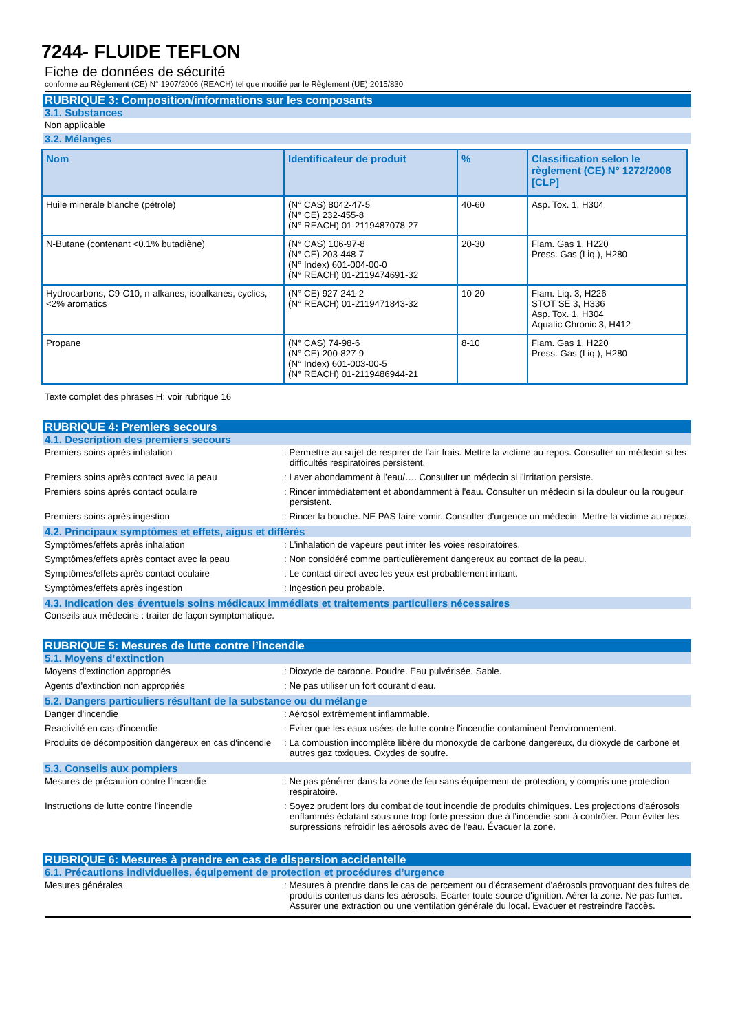7244- FLUIDE TEFLON
Fiche de données de sécurité
conforme au Règlement (CE) N° 1907/2006 (REACH) tel que modifié par le Règlement (UE) 2015/830
RUBRIQUE 3: Composition/informations sur les composants
3.1. Substances
Non applicable
3.2. Mélanges
| Nom | Identificateur de produit | % | Classification selon le règlement (CE) N° 1272/2008 [CLP] |
| --- | --- | --- | --- |
| Huile minerale blanche (pétrole) | (N° CAS) 8042-47-5 (N° CE) 232-455-8 (N° REACH) 01-2119487078-27 | 40-60 | Asp. Tox. 1, H304 |
| N-Butane (contenant <0.1% butadiène) | (N° CAS) 106-97-8 (N° CE) 203-448-7 (N° Index) 601-004-00-0 (N° REACH) 01-2119474691-32 | 20-30 | Flam. Gas 1, H220 Press. Gas (Liq.), H280 |
| Hydrocarbons, C9-C10, n-alkanes, isoalkanes, cyclics, <2% aromatics | (N° CE) 927-241-2 (N° REACH) 01-2119471843-32 | 10-20 | Flam. Liq. 3, H226 STOT SE 3, H336 Asp. Tox. 1, H304 Aquatic Chronic 3, H412 |
| Propane | (N° CAS) 74-98-6 (N° CE) 200-827-9 (N° Index) 601-003-00-5 (N° REACH) 01-2119486944-21 | 8-10 | Flam. Gas 1, H220 Press. Gas (Liq.), H280 |
Texte complet des phrases H: voir rubrique 16
RUBRIQUE 4: Premiers secours
4.1. Description des premiers secours
Premiers soins après inhalation : Permettre au sujet de respirer de l'air frais. Mettre la victime au repos. Consulter un médecin si les difficultés respiratoires persistent.
Premiers soins après contact avec la peau : Laver abondamment à l’eau/…. Consulter un médecin si l'irritation persiste.
Premiers soins après contact oculaire : Rincer immédiatement et abondamment à l'eau. Consulter un médecin si la douleur ou la rougeur persistent.
Premiers soins après ingestion : Rincer la bouche. NE PAS faire vomir. Consulter d'urgence un médecin. Mettre la victime au repos.
4.2. Principaux symptômes et effets, aigus et différés
Symptômes/effets après inhalation : L'inhalation de vapeurs peut irriter les voies respiratoires.
Symptômes/effets après contact avec la peau : Non considéré comme particulièrement dangereux au contact de la peau.
Symptômes/effets après contact oculaire : Le contact direct avec les yeux est probablement irritant.
Symptômes/effets après ingestion : Ingestion peu probable.
4.3. Indication des éventuels soins médicaux immédiats et traitements particuliers nécessaires
Conseils aux médecins : traiter de façon symptomatique.
RUBRIQUE 5: Mesures de lutte contre l’incendie
5.1. Moyens d’extinction
Moyens d'extinction appropriés : Dioxyde de carbone. Poudre. Eau pulvérisée. Sable.
Agents d'extinction non appropriés : Ne pas utiliser un fort courant d'eau.
5.2. Dangers particuliers résultant de la substance ou du mélange
Danger d'incendie : Aérosol extrêmement inflammable.
Reactivité en cas d'incendie : Eviter que les eaux usées de lutte contre l'incendie contaminent l'environnement.
Produits de décomposition dangereux en cas d'incendie
: La combustion incomplète libère du monoxyde de carbone dangereux, du dioxyde de carbone et autres gaz toxiques. Oxydes de soufre.
5.3. Conseils aux pompiers
Mesures de précaution contre l'incendie : Ne pas pénétrer dans la zone de feu sans équipement de protection, y compris une protection respiratoire.
Instructions de lutte contre l'incendie : Soyez prudent lors du combat de tout incendie de produits chimiques. Les projections d'aérosols enflammés éclatant sous une trop forte pression due à l'incendie sont à contrôler. Pour éviter les surpressions refroidir les aérosols avec de l'eau. Évacuer la zone.
RUBRIQUE 6: Mesures à prendre en cas de dispersion accidentelle
6.1. Précautions individuelles, équipement de protection et procédures d’urgence
Mesures générales : Mesures à prendre dans le cas de percement ou d'écrasement d'aérosols provoquant des fuites de produits contenus dans les aérosols. Ecarter toute source d'ignition. Aérer la zone. Ne pas fumer. Assurer une extraction ou une ventilation générale du local. Evacuer et restreindre l'accès.